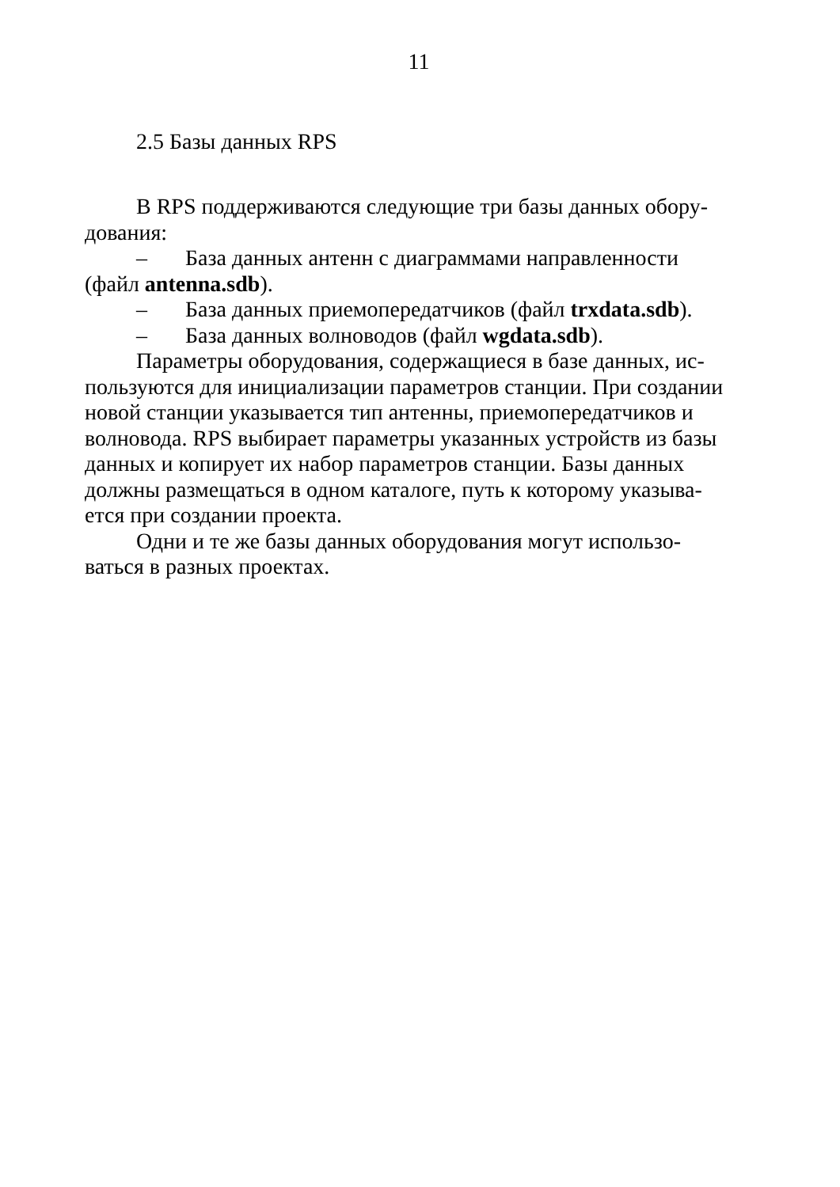11
2.5 Базы данных RPS
В RPS поддерживаются следующие три базы данных обору-дования:
– База данных антенн с диаграммами направленности (файл antenna.sdb).
– База данных приемопередатчиков (файл trxdata.sdb).
– База данных волноводов (файл wgdata.sdb).
Параметры оборудования, содержащиеся в базе данных, ис-пользуются для инициализации параметров станции. При создании новой станции указывается тип антенны, приемопередатчиков и волновода. RPS выбирает параметры указанных устройств из базы данных и копирует их набор параметров станции. Базы данных должны размещаться в одном каталоге, путь к которому указыва-ется при создании проекта.
Одни и те же базы данных оборудования могут использо-ваться в разных проектах.